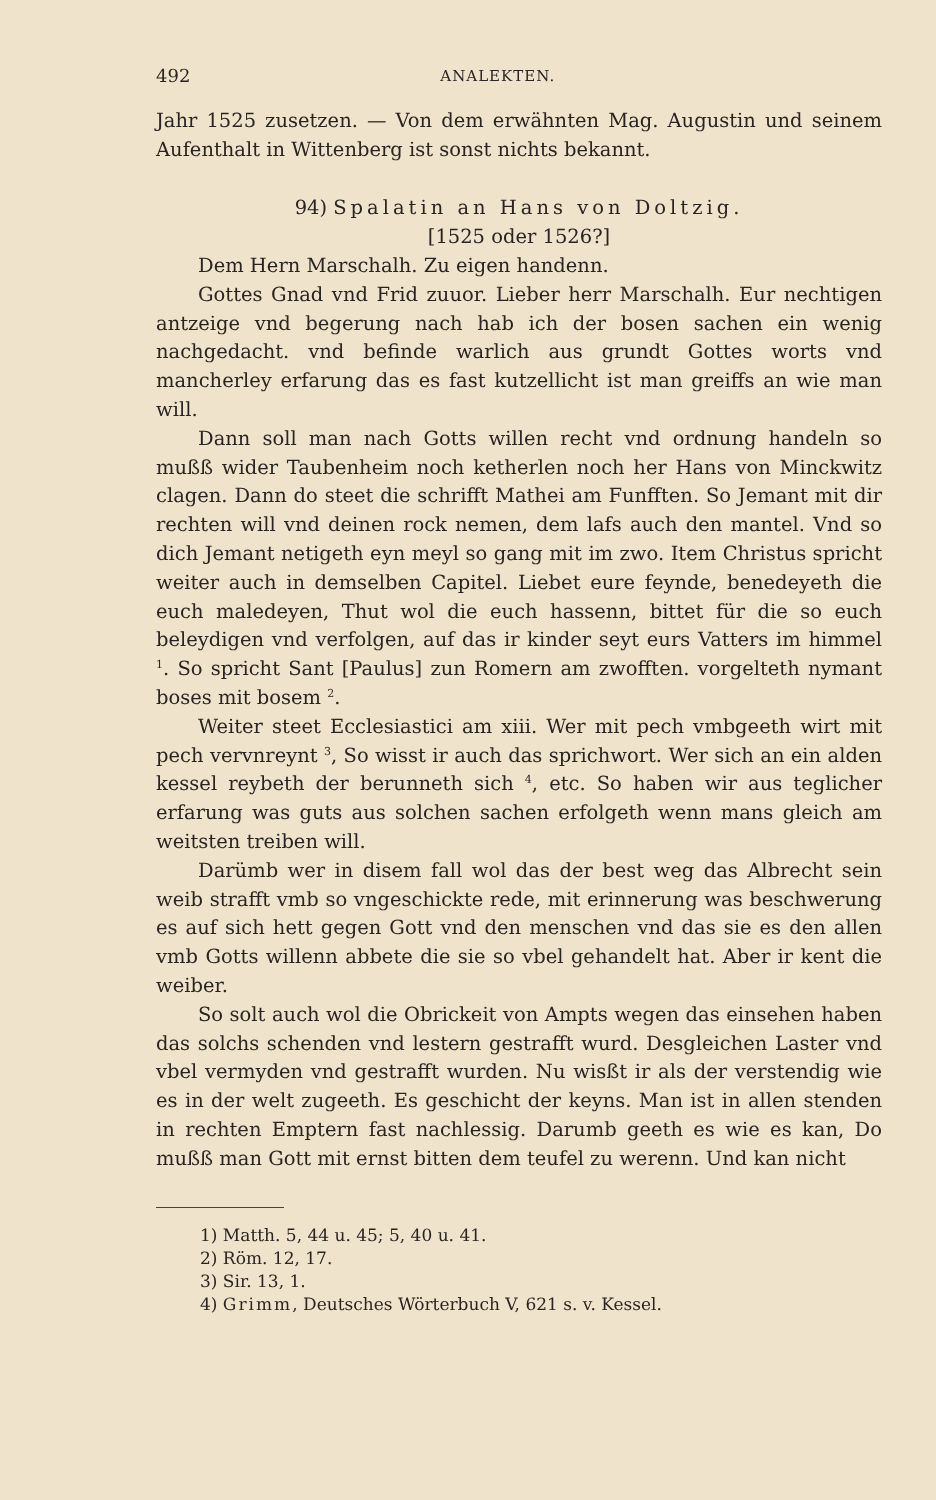492 ANALEKTEN.
Jahr 1525 zusetzen. — Von dem erwähnten Mag. Augustin und seinem Aufenthalt in Wittenberg ist sonst nichts bekannt.
94) Spalatin an Hans von Doltzig.
[1525 oder 1526?]
Dem Hern Marschalh. Zu eigen handenn.
Gottes Gnad vnd Frid zuuor. Lieber herr Marschalh. Eur nechtigen antzeige vnd begerung nach hab ich der bosen sachen ein wenig nachgedacht. vnd befinde warlich aus grundt Gottes worts vnd mancherley erfarung das es fast kutzellicht ist man greiffs an wie man will.
Dann soll man nach Gotts willen recht vnd ordnung handeln so mußß wider Taubenheim noch ketherlen noch her Hans von Minckwitz clagen. Dann do steet die schrifft Mathei am Funfften. So Jemant mit dir rechten will vnd deinen rock nemen, dem lafs auch den mantel. Vnd so dich Jemant netigeth eyn meyl so gang mit im zwo. Item Christus spricht weiter auch in demselben Capitel. Liebet eure feynde, benedeyeth die euch maledeyen, Thut wol die euch hassenn, bittet für die so euch beleydigen vnd verfolgen, auf das ir kinder seyt eurs Vatters im himmel <sup>1</sup>. So spricht Sant [Paulus] zun Romern am zwofften. vorgelteth nymant boses mit bosem <sup>2</sup>.
Weiter steet Ecclesiastici am xiii. Wer mit pech vmbgeeth wirt mit pech vervnreynt <sup>3</sup>, So wisst ir auch das sprichwort. Wer sich an ein alden kessel reybeth der berunneth sich <sup>4</sup>, etc. So haben wir aus teglicher erfarung was guts aus solchen sachen erfolgeth wenn mans gleich am weitsten treiben will.
Darümb wer in disem fall wol das der best weg das Albrecht sein weib strafft vmb so vngeschickte rede, mit erinnerung was beschwerung es auf sich hett gegen Gott vnd den menschen vnd das sie es den allen vmb Gotts willenn abbete die sie so vbel gehandelt hat. Aber ir kent die weiber.
So solt auch wol die Obrickeit von Ampts wegen das einsehen haben das solchs schenden vnd lestern gestrafft wurd. Desgleichen Laster vnd vbel vermyden vnd gestrafft wurden. Nu wisßt ir als der verstendig wie es in der welt zugeeth. Es geschicht der keyns. Man ist in allen stenden in rechten Emptern fast nachlessig. Darumb geeth es wie es kan, Do mußß man Gott mit ernst bitten dem teufel zu werenn. Und kan nicht
1) Matth. 5, 44 u. 45; 5, 40 u. 41.
2) Röm. 12, 17.
3) Sir. 13, 1.
4) Grimm, Deutsches Wörterbuch V, 621 s. v. Kessel.